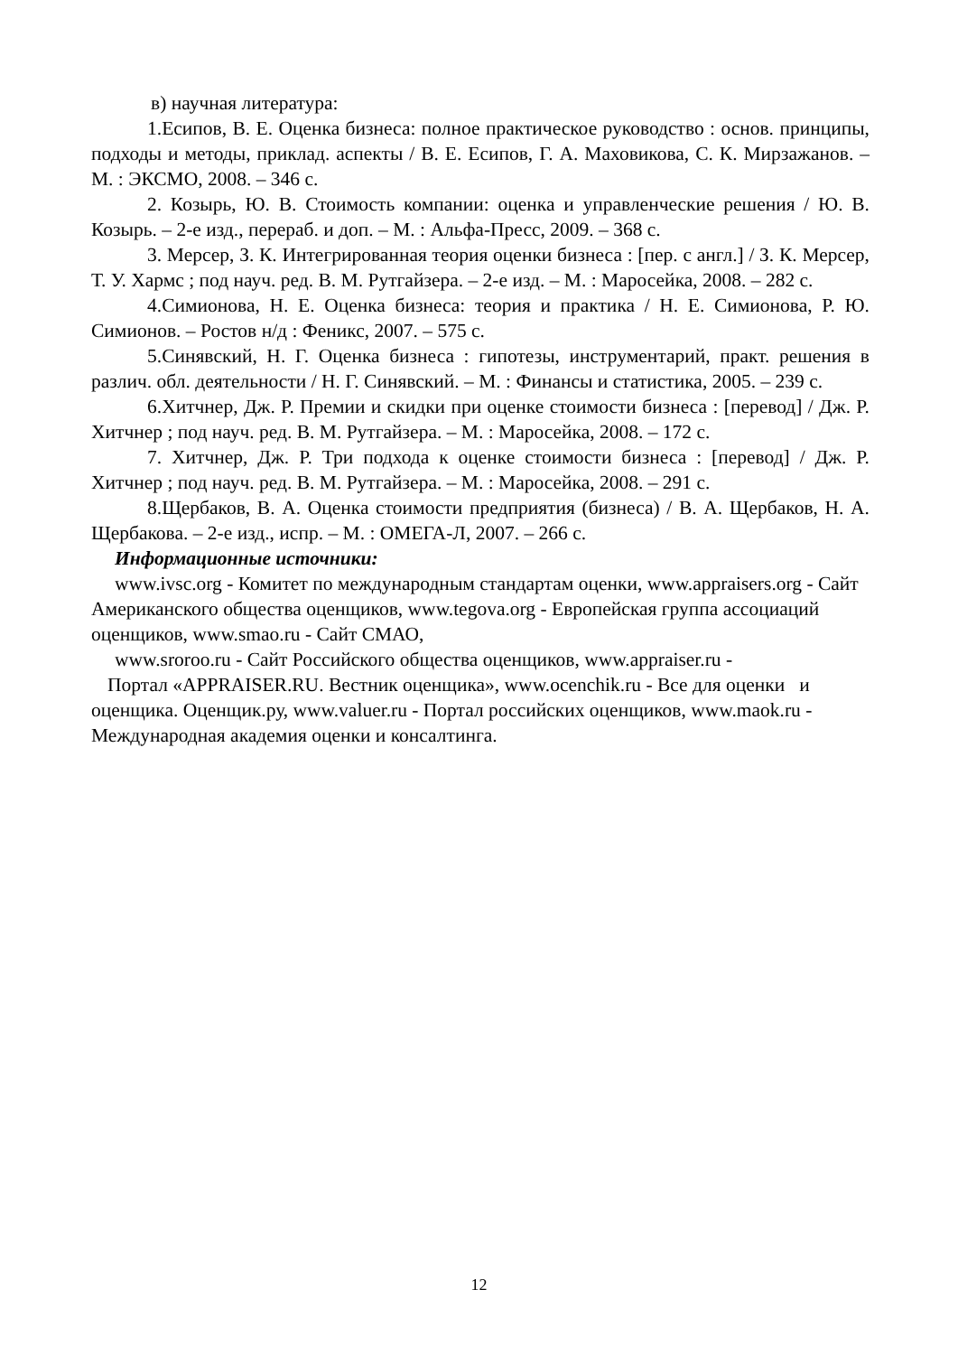в) научная литература:
1.Есипов, В. Е. Оценка бизнеса: полное практическое руководство : основ. принципы, подходы и методы, приклад. аспекты / В. Е. Есипов, Г. А. Маховикова, С. К. Мирзажанов. – М. : ЭКСМО, 2008. – 346 с.
2. Козырь, Ю. В. Стоимость компании: оценка и управленческие решения / Ю. В. Козырь. – 2-е изд., перераб. и доп. – М. : Альфа-Пресс, 2009. – 368 с.
3. Мерсер, З. К. Интегрированная теория оценки бизнеса : [пер. с англ.] / З. К. Мерсер, Т. У. Хармс ; под науч. ред. В. М. Рутгайзера. – 2-е изд. – М. : Маросейка, 2008. – 282 с.
4.Симионова, Н. Е. Оценка бизнеса: теория и практика / Н. Е. Симионова, Р. Ю. Симионов. – Ростов н/д : Феникс, 2007. – 575 с.
5.Синявский, Н. Г. Оценка бизнеса : гипотезы, инструментарий, практ. решения в различ. обл. деятельности / Н. Г. Синявский. – М. : Финансы и статистика, 2005. – 239 с.
6.Хитчнер, Дж. Р. Премии и скидки при оценке стоимости бизнеса : [перевод] / Дж. Р. Хитчнер ; под науч. ред. В. М. Рутгайзера. – М. : Маросейка, 2008. – 172 с.
7. Хитчнер, Дж. Р. Три подхода к оценке стоимости бизнеса : [перевод] / Дж. Р. Хитчнер ; под науч. ред. В. М. Рутгайзера. – М. : Маросейка, 2008. – 291 с.
8.Щербаков, В. А. Оценка стоимости предприятия (бизнеса) / В. А. Щербаков, Н. А. Щербакова. – 2-е изд., испр. – М. : ОМЕГА-Л, 2007. – 266 с.
Информационные источники:
www.ivsc.org - Комитет по международным стандартам оценки, www.appraisers.org - Сайт Американского общества оценщиков, www.tegova.org - Европейская группа ассоциаций оценщиков, www.smao.ru - Сайт СМАО,
www.sroroo.ru - Сайт Российского общества оценщиков, www.appraiser.ru -
Портал «APPRAISER.RU. Вестник оценщика», www.ocenchik.ru - Все для оценки и оценщика. Оценщик.ру, www.valuer.ru - Портал российских оценщиков, www.maok.ru - Международная академия оценки и консалтинга.
12